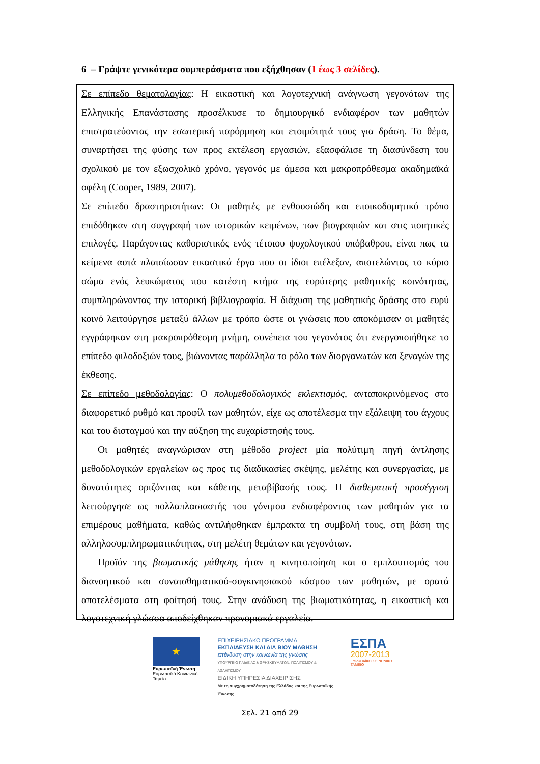6 – Γράψτε γενικότερα συμπεράσματα που εξήχθησαν (1 έως 3 σελίδες).
Σε επίπεδο θεματολογίας: Η εικαστική και λογοτεχνική ανάγνωση γεγονότων της Ελληνικής Επανάστασης προσέλκυσε το δημιουργικό ενδιαφέρον των μαθητών επιστρατεύοντας την εσωτερική παρόρμηση και ετοιμότητά τους για δράση. Το θέμα, συναρτήσει της φύσης των προς εκτέλεση εργασιών, εξασφάλισε τη διασύνδεση του σχολικού με τον εξωσχολικό χρόνο, γεγονός με άμεσα και μακροπρόθεσμα ακαδημαϊκά οφέλη (Cooper, 1989, 2007).
Σε επίπεδο δραστηριοτήτων: Οι μαθητές με ενθουσιώδη και εποικοδομητικό τρόπο επιδόθηκαν στη συγγραφή των ιστορικών κειμένων, των βιογραφιών και στις ποιητικές επιλογές. Παράγοντας καθοριστικός ενός τέτοιου ψυχολογικού υπόβαθρου, είναι πως τα κείμενα αυτά πλαισίωσαν εικαστικά έργα που οι ίδιοι επέλεξαν, αποτελώντας το κύριο σώμα ενός λευκώματος που κατέστη κτήμα της ευρύτερης μαθητικής κοινότητας, συμπληρώνοντας την ιστορική βιβλιογραφία. Η διάχυση της μαθητικής δράσης στο ευρύ κοινό λειτούργησε μεταξύ άλλων με τρόπο ώστε οι γνώσεις που αποκόμισαν οι μαθητές εγγράφηκαν στη μακροπρόθεσμη μνήμη, συνέπεια του γεγονότος ότι ενεργοποιήθηκε το επίπεδο φιλοδοξιών τους, βιώνοντας παράλληλα το ρόλο των διοργανωτών και ξεναγών της έκθεσης.
Σε επίπεδο μεθοδολογίας: Ο πολυμεθοδολογικός εκλεκτισμός, ανταποκρινόμενος στο διαφορετικό ρυθμό και προφίλ των μαθητών, είχε ως αποτέλεσμα την εξάλειψη του άγχους και του δισταγμού και την αύξηση της ευχαρίστησής τους.
Οι μαθητές αναγνώρισαν στη μέθοδο project μία πολύτιμη πηγή άντλησης μεθοδολογικών εργαλείων ως προς τις διαδικασίες σκέψης, μελέτης και συνεργασίας, με δυνατότητες οριζόντιας και κάθετης μεταβίβασής τους. Η διαθεματική προσέγγιση λειτούργησε ως πολλαπλασιαστής του γόνιμου ενδιαφέροντος των μαθητών για τα επιμέρους μαθήματα, καθώς αντιλήφθηκαν έμπρακτα τη συμβολή τους, στη βάση της αλληλοσυμπληρωματικότητας, στη μελέτη θεμάτων και γεγονότων.
Προϊόν της βιωματικής μάθησης ήταν η κινητοποίηση και ο εμπλουτισμός του διανοητικού και συναισθηματικού-συγκινησιακού κόσμου των μαθητών, με ορατά αποτελέσματα στη φοίτησή τους. Στην ανάδυση της βιωματικότητας, η εικαστική και λογοτεχνική γλώσσα αποδείχθηκαν προνομιακά εργαλεία.
★
Ευρωπαϊκή Ένωση
Ευρωπαϊκό Κοινωνικό Ταμείο
ΕΠΙΧΕΙΡΗΣΙΑΚΟ ΠΡΟΓΡΑΜΜΑ
ΕΚΠΑΙΔΕΥΣΗ ΚΑΙ ΔΙΑ ΒΙΟΥ ΜΑΘΗΣΗ
επένδυση στην κοινωνία της γνώσης
ΥΠΟΥΡΓΕΙΟ ΠΑΙΔΕΙΑΣ & ΘΡΗΣΚΕΥΜΑΤΩΝ, ΠΟΛΙΤΙΣΜΟΥ & ΑΘΛΗΤΙΣΜΟΥ
ΕΙΔΙΚΗ ΥΠΗΡΕΣΙΑ ΔΙΑΧΕΙΡΙΣΗΣ
Με τη συγχρηματοδότηση της Ελλάδας και της Ευρωπαϊκής Ένωσης
ΕΣΠΑ
2007-2013
ΕΥΡΩΠΑΪΚΟ ΚΟΙΝΩΝΙΚΟ ΤΑΜΕΙΟ
Σελ. 21 από 29